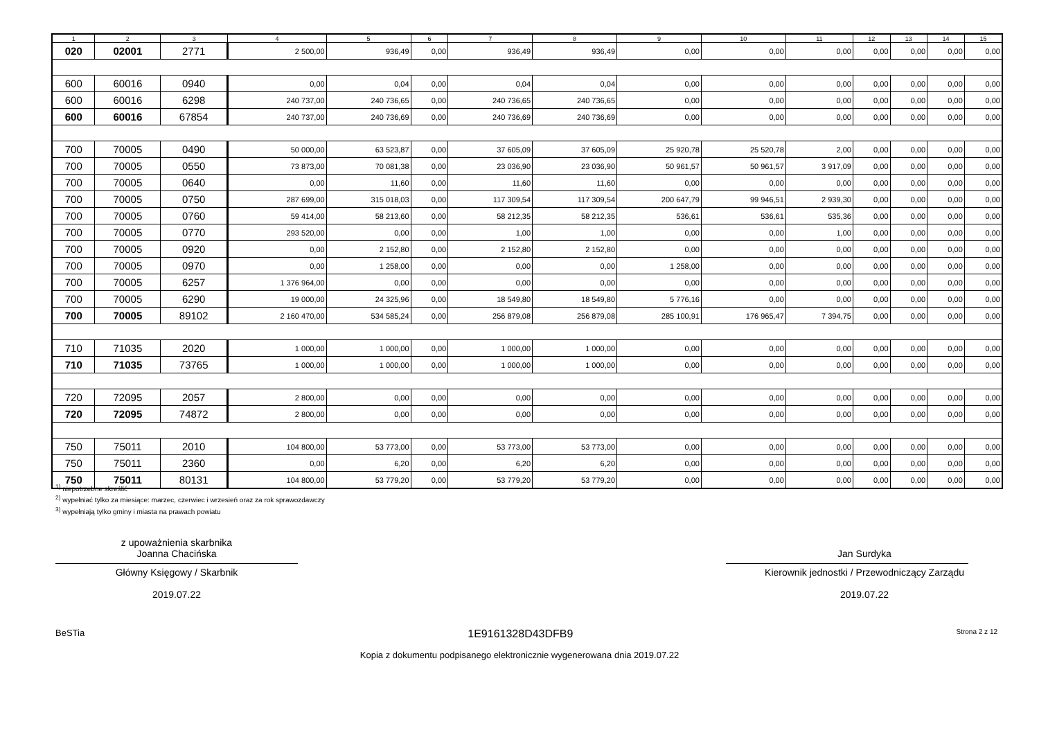| 1 | 2 | 3 | 4 | 5 | 6 | 7 | 8 | 9 | 10 | 11 | 12 | 13 | 14 | 15 |
| --- | --- | --- | --- | --- | --- | --- | --- | --- | --- | --- | --- | --- | --- | --- |
| 020 | 02001 | 2771 | 2 500,00 | 936,49 | 0,00 | 936,49 | 936,49 | 0,00 | 0,00 | 0,00 | 0,00 | 0,00 | 0,00 | 0,00 |
| 600 | 60016 | 0940 | 0,00 | 0,04 | 0,00 | 0,04 | 0,04 | 0,00 | 0,00 | 0,00 | 0,00 | 0,00 | 0,00 | 0,00 |
| 600 | 60016 | 6298 | 240 737,00 | 240 736,65 | 0,00 | 240 736,65 | 240 736,65 | 0,00 | 0,00 | 0,00 | 0,00 | 0,00 | 0,00 | 0,00 |
| 600 | 60016 | 67854 | 240 737,00 | 240 736,69 | 0,00 | 240 736,69 | 240 736,69 | 0,00 | 0,00 | 0,00 | 0,00 | 0,00 | 0,00 | 0,00 |
| 700 | 70005 | 0490 | 50 000,00 | 63 523,87 | 0,00 | 37 605,09 | 37 605,09 | 25 920,78 | 25 520,78 | 2,00 | 0,00 | 0,00 | 0,00 | 0,00 |
| 700 | 70005 | 0550 | 73 873,00 | 70 081,38 | 0,00 | 23 036,90 | 23 036,90 | 50 961,57 | 50 961,57 | 3 917,09 | 0,00 | 0,00 | 0,00 | 0,00 |
| 700 | 70005 | 0640 | 0,00 | 11,60 | 0,00 | 11,60 | 11,60 | 0,00 | 0,00 | 0,00 | 0,00 | 0,00 | 0,00 | 0,00 |
| 700 | 70005 | 0750 | 287 699,00 | 315 018,03 | 0,00 | 117 309,54 | 117 309,54 | 200 647,79 | 99 946,51 | 2 939,30 | 0,00 | 0,00 | 0,00 | 0,00 |
| 700 | 70005 | 0760 | 59 414,00 | 58 213,60 | 0,00 | 58 212,35 | 58 212,35 | 536,61 | 536,61 | 535,36 | 0,00 | 0,00 | 0,00 | 0,00 |
| 700 | 70005 | 0770 | 293 520,00 | 0,00 | 0,00 | 1,00 | 1,00 | 0,00 | 0,00 | 1,00 | 0,00 | 0,00 | 0,00 | 0,00 |
| 700 | 70005 | 0920 | 0,00 | 2 152,80 | 0,00 | 2 152,80 | 2 152,80 | 0,00 | 0,00 | 0,00 | 0,00 | 0,00 | 0,00 | 0,00 |
| 700 | 70005 | 0970 | 0,00 | 1 258,00 | 0,00 | 0,00 | 0,00 | 1 258,00 | 0,00 | 0,00 | 0,00 | 0,00 | 0,00 | 0,00 |
| 700 | 70005 | 6257 | 1 376 964,00 | 0,00 | 0,00 | 0,00 | 0,00 | 0,00 | 0,00 | 0,00 | 0,00 | 0,00 | 0,00 | 0,00 |
| 700 | 70005 | 6290 | 19 000,00 | 24 325,96 | 0,00 | 18 549,80 | 18 549,80 | 5 776,16 | 0,00 | 0,00 | 0,00 | 0,00 | 0,00 | 0,00 |
| 700 | 70005 | 89102 | 2 160 470,00 | 534 585,24 | 0,00 | 256 879,08 | 256 879,08 | 285 100,91 | 176 965,47 | 7 394,75 | 0,00 | 0,00 | 0,00 | 0,00 |
| 710 | 71035 | 2020 | 1 000,00 | 1 000,00 | 0,00 | 1 000,00 | 1 000,00 | 0,00 | 0,00 | 0,00 | 0,00 | 0,00 | 0,00 | 0,00 |
| 710 | 71035 | 73765 | 1 000,00 | 1 000,00 | 0,00 | 1 000,00 | 1 000,00 | 0,00 | 0,00 | 0,00 | 0,00 | 0,00 | 0,00 | 0,00 |
| 720 | 72095 | 2057 | 2 800,00 | 0,00 | 0,00 | 0,00 | 0,00 | 0,00 | 0,00 | 0,00 | 0,00 | 0,00 | 0,00 | 0,00 |
| 720 | 72095 | 74872 | 2 800,00 | 0,00 | 0,00 | 0,00 | 0,00 | 0,00 | 0,00 | 0,00 | 0,00 | 0,00 | 0,00 | 0,00 |
| 750 | 75011 | 2010 | 104 800,00 | 53 773,00 | 0,00 | 53 773,00 | 53 773,00 | 0,00 | 0,00 | 0,00 | 0,00 | 0,00 | 0,00 | 0,00 |
| 750 | 75011 | 2360 | 0,00 | 6,20 | 0,00 | 6,20 | 6,20 | 0,00 | 0,00 | 0,00 | 0,00 | 0,00 | 0,00 | 0,00 |
| 750 | 75011 | 80131 | 104 800,00 | 53 779,20 | 0,00 | 53 779,20 | 53 779,20 | 0,00 | 0,00 | 0,00 | 0,00 | 0,00 | 0,00 | 0,00 |
<sup>1)</sup> niepotrzebne skreślić
<sup>2)</sup> wypełniać tylko za miesiące: marzec, czerwiec i wrzesień oraz za rok sprawozdawczy
<sup>3)</sup> wypełniają tylko gminy i miasta na prawach powiatu
z upoważnienia skarbnika
Joanna Chacińska
Główny Księgowy / Skarbnik
2019.07.22
Jan Surdyka
Kierownik jednostki / Przewodniczący Zarządu
2019.07.22
BeSTia 1E9161328D43DFB9 Strona 2 z 12
Kopia z dokumentu podpisanego elektronicznie wygenerowana dnia 2019.07.22